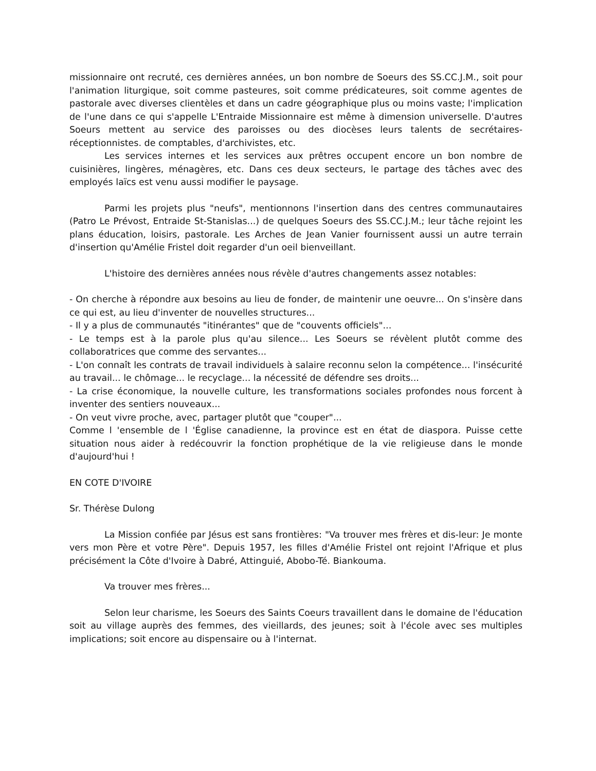missionnaire ont recruté, ces dernières années, un bon nombre de Soeurs des SS.CC.J.M., soit pour l'animation liturgique, soit comme pasteures, soit comme prédicateures, soit comme agentes de pastorale avec diverses clientèles et dans un cadre géographique plus ou moins vaste; l'implication de l'une dans ce qui s'appelle L'Entraide Missionnaire est même à dimension universelle. D'autres Soeurs mettent au service des paroisses ou des diocèses leurs talents de secrétaires-réceptionnistes. de comptables, d'archivistes, etc.
Les services internes et les services aux prêtres occupent encore un bon nombre de cuisinières, lingères, ménagères, etc. Dans ces deux secteurs, le partage des tâches avec des employés laïcs est venu aussi modifier le paysage.
Parmi les projets plus "neufs", mentionnons l'insertion dans des centres communautaires (Patro Le Prévost, Entraide St-Stanislas...) de quelques Soeurs des SS.CC.J.M.; leur tâche rejoint les plans éducation, loisirs, pastorale. Les Arches de Jean Vanier fournissent aussi un autre terrain d'insertion qu'Amélie Fristel doit regarder d'un oeil bienveillant.
L'histoire des dernières années nous révèle d'autres changements assez notables:
- On cherche à répondre aux besoins au lieu de fonder, de maintenir une oeuvre... On s'insère dans ce qui est, au lieu d'inventer de nouvelles structures...
- Il y a plus de communautés "itinérantes" que de "couvents officiels"...
- Le temps est à la parole plus qu'au silence... Les Soeurs se révèlent plutôt comme des collaboratrices que comme des servantes...
- L'on connaît les contrats de travail individuels à salaire reconnu selon la compétence... l'insécurité au travail... le chômage... le recyclage... la nécessité de défendre ses droits...
- La crise économique, la nouvelle culture, les transformations sociales profondes nous forcent à inventer des sentiers nouveaux...
- On veut vivre proche, avec, partager plutôt que "couper"...
Comme l 'ensemble de l 'Église canadienne, la province est en état de diaspora. Puisse cette situation nous aider à redécouvrir la fonction prophétique de la vie religieuse dans le monde d'aujourd'hui !
EN COTE D'IVOIRE
Sr. Thérèse Dulong
La Mission confiée par Jésus est sans frontières: "Va trouver mes frères et dis-leur: Je monte vers mon Père et votre Père". Depuis 1957, les filles d'Amélie Fristel ont rejoint l'Afrique et plus précisément la Côte d'Ivoire à Dabré, Attinguié, Abobo-Té. Biankouma.
Va trouver mes frères...
Selon leur charisme, les Soeurs des Saints Coeurs travaillent dans le domaine de l'éducation soit au village auprès des femmes, des vieillards, des jeunes; soit à l'école avec ses multiples implications; soit encore au dispensaire ou à l'internat.